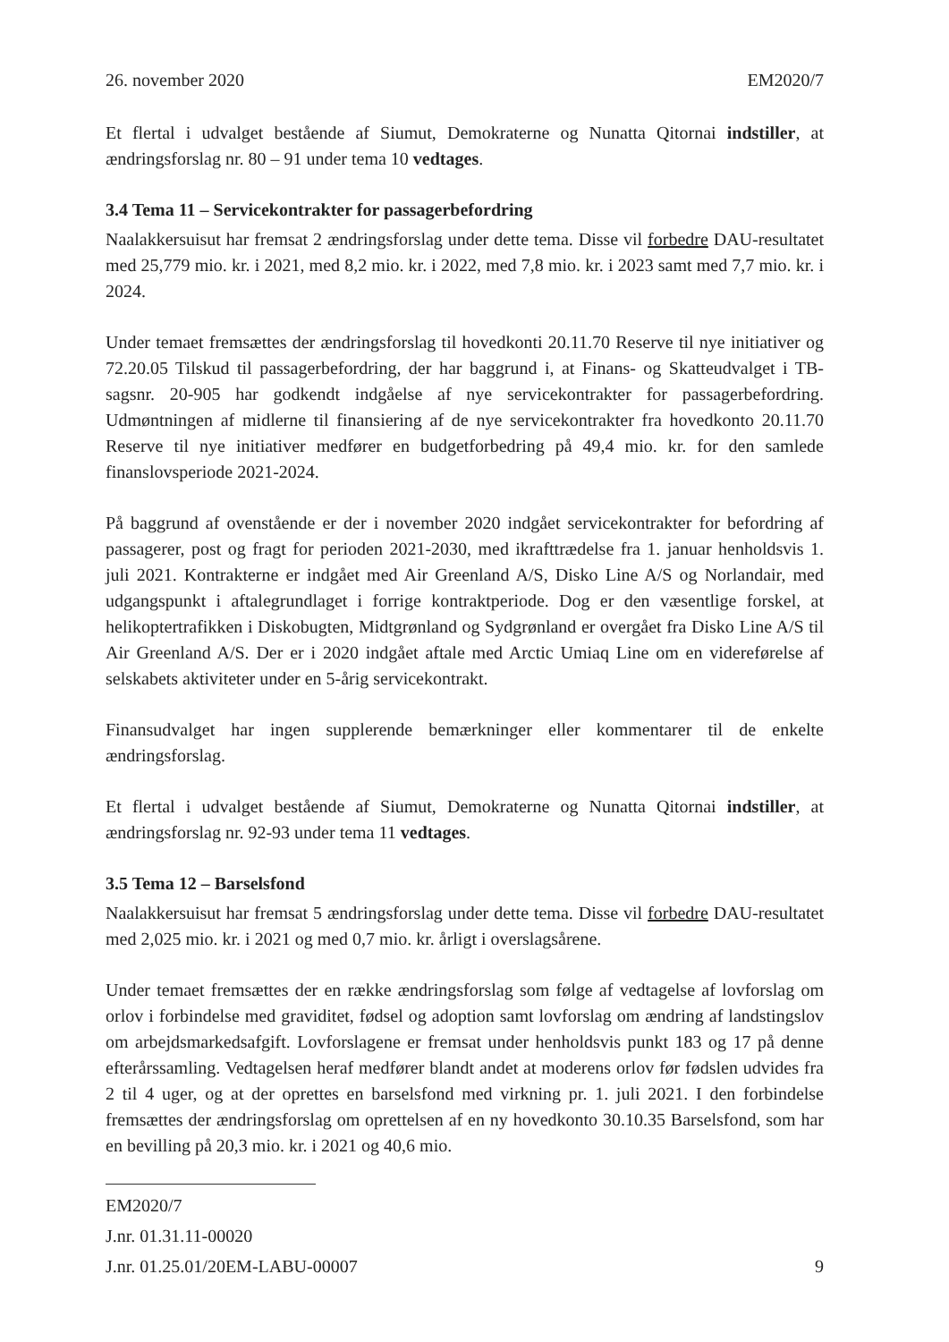26. november 2020 EM2020/7
Et flertal i udvalget bestående af Siumut, Demokraterne og Nunatta Qitornai indstiller, at ændringsforslag nr. 80 – 91 under tema 10 vedtages.
3.4 Tema 11 – Servicekontrakter for passagerbefordring
Naalakkersuisut har fremsat 2 ændringsforslag under dette tema. Disse vil forbedre DAU-resultatet med 25,779 mio. kr. i 2021, med 8,2 mio. kr. i 2022, med 7,8 mio. kr. i 2023 samt med 7,7 mio. kr. i 2024.
Under temaet fremsættes der ændringsforslag til hovedkonti 20.11.70 Reserve til nye initiativer og 72.20.05 Tilskud til passagerbefordring, der har baggrund i, at Finans- og Skatteudvalget i TB-sagsnr. 20-905 har godkendt indgåelse af nye servicekontrakter for passagerbefordring. Udmøntningen af midlerne til finansiering af de nye servicekontrakter fra hovedkonto 20.11.70 Reserve til nye initiativer medfører en budgetforbedring på 49,4 mio. kr. for den samlede finanslovsperiode 2021-2024.
På baggrund af ovenstående er der i november 2020 indgået servicekontrakter for befordring af passagerer, post og fragt for perioden 2021-2030, med ikrafttrædelse fra 1. januar henholdsvis 1. juli 2021. Kontrakterne er indgået med Air Greenland A/S, Disko Line A/S og Norlandair, med udgangspunkt i aftalegrundlaget i forrige kontraktperiode. Dog er den væsentlige forskel, at helikoptertrafikken i Diskobugten, Midtgrønland og Sydgrønland er overgået fra Disko Line A/S til Air Greenland A/S. Der er i 2020 indgået aftale med Arctic Umiaq Line om en videreførelse af selskabets aktiviteter under en 5-årig servicekontrakt.
Finansudvalget har ingen supplerende bemærkninger eller kommentarer til de enkelte ændringsforslag.
Et flertal i udvalget bestående af Siumut, Demokraterne og Nunatta Qitornai indstiller, at ændringsforslag nr. 92-93 under tema 11 vedtages.
3.5 Tema 12 – Barselsfond
Naalakkersuisut har fremsat 5 ændringsforslag under dette tema. Disse vil forbedre DAU-resultatet med 2,025 mio. kr. i 2021 og med 0,7 mio. kr. årligt i overslagsårene.
Under temaet fremsættes der en række ændringsforslag som følge af vedtagelse af lovforslag om orlov i forbindelse med graviditet, fødsel og adoption samt lovforslag om ændring af landstingslov om arbejdsmarkedsafgift. Lovforslagene er fremsat under henholdsvis punkt 183 og 17 på denne efterårssamling. Vedtagelsen heraf medfører blandt andet at moderens orlov før fødslen udvides fra 2 til 4 uger, og at der oprettes en barselsfond med virkning pr. 1. juli 2021. I den forbindelse fremsættes der ændringsforslag om oprettelsen af en ny hovedkonto 30.10.35 Barselsfond, som har en bevilling på 20,3 mio. kr. i 2021 og 40,6 mio.
EM2020/7
J.nr. 01.31.11-00020
J.nr. 01.25.01/20EM-LABU-00007
9